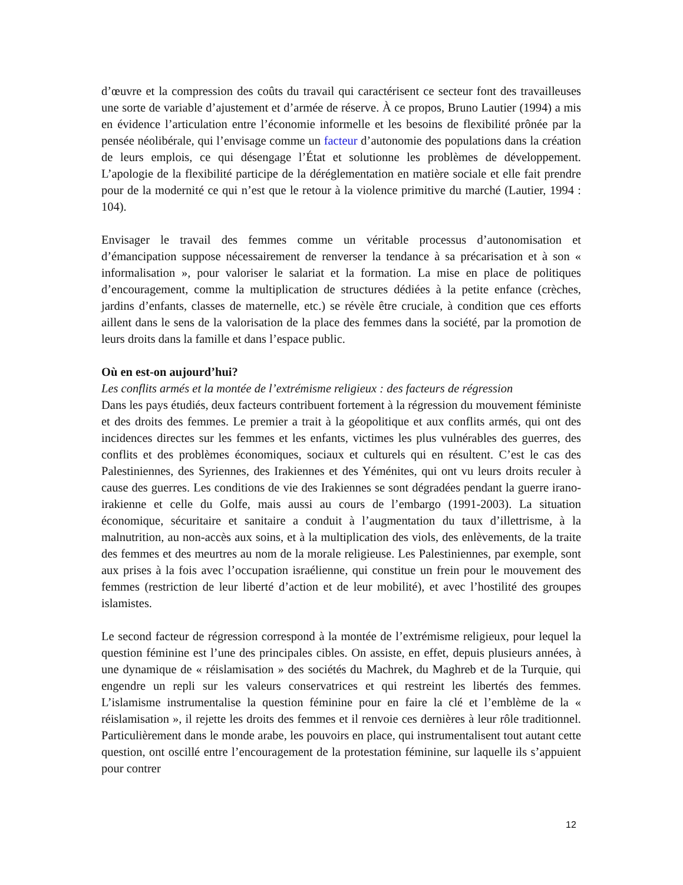d’œuvre et la compression des coûts du travail qui caractérisent ce secteur font des travailleuses une sorte de variable d’ajustement et d’armée de réserve. À ce propos, Bruno Lautier (1994) a mis en évidence l’articulation entre l’économie informelle et les besoins de flexibilité prônée par la pensée néolibérale, qui l’envisage comme un facteur d’autonomie des populations dans la création de leurs emplois, ce qui désengage l’État et solutionne les problèmes de développement. L’apologie de la flexibilité participe de la déréglementation en matière sociale et elle fait prendre pour de la modernité ce qui n’est que le retour à la violence primitive du marché (Lautier, 1994 : 104).
Envisager le travail des femmes comme un véritable processus d’autonomisation et d’émancipation suppose nécessairement de renverser la tendance à sa précarisation et à son « informalisation », pour valoriser le salariat et la formation. La mise en place de politiques d’encouragement, comme la multiplication de structures dédiées à la petite enfance (crèches, jardins d’enfants, classes de maternelle, etc.) se révèle être cruciale, à condition que ces efforts aillent dans le sens de la valorisation de la place des femmes dans la société, par la promotion de leurs droits dans la famille et dans l’espace public.
Où en est-on aujourd’hui?
Les conflits armés et la montée de l’extrémisme religieux : des facteurs de régression
Dans les pays étudiés, deux facteurs contribuent fortement à la régression du mouvement féministe et des droits des femmes. Le premier a trait à la géopolitique et aux conflits armés, qui ont des incidences directes sur les femmes et les enfants, victimes les plus vulnérables des guerres, des conflits et des problèmes économiques, sociaux et culturels qui en résultent. C’est le cas des Palestiniennes, des Syriennes, des Irakiennes et des Yéménites, qui ont vu leurs droits reculer à cause des guerres. Les conditions de vie des Irakiennes se sont dégradées pendant la guerre irano-irakienne et celle du Golfe, mais aussi au cours de l’embargo (1991-2003). La situation économique, sécuritaire et sanitaire a conduit à l’augmentation du taux d’illettrisme, à la malnutrition, au non-accès aux soins, et à la multiplication des viols, des enlèvements, de la traite des femmes et des meurtres au nom de la morale religieuse. Les Palestiniennes, par exemple, sont aux prises à la fois avec l’occupation israélienne, qui constitue un frein pour le mouvement des femmes (restriction de leur liberté d’action et de leur mobilité), et avec l’hostilité des groupes islamistes.
Le second facteur de régression correspond à la montée de l’extrémisme religieux, pour lequel la question féminine est l’une des principales cibles. On assiste, en effet, depuis plusieurs années, à une dynamique de « réislamisation » des sociétés du Machrek, du Maghreb et de la Turquie, qui engendre un repli sur les valeurs conservatrices et qui restreint les libertés des femmes. L’islamisme instrumentalise la question féminine pour en faire la clé et l’emblème de la « réislamisation », il rejette les droits des femmes et il renvoie ces dernières à leur rôle traditionnel. Particulièrement dans le monde arabe, les pouvoirs en place, qui instrumentalisent tout autant cette question, ont oscillé entre l’encouragement de la protestation féminine, sur laquelle ils s’appuient pour contrer
12